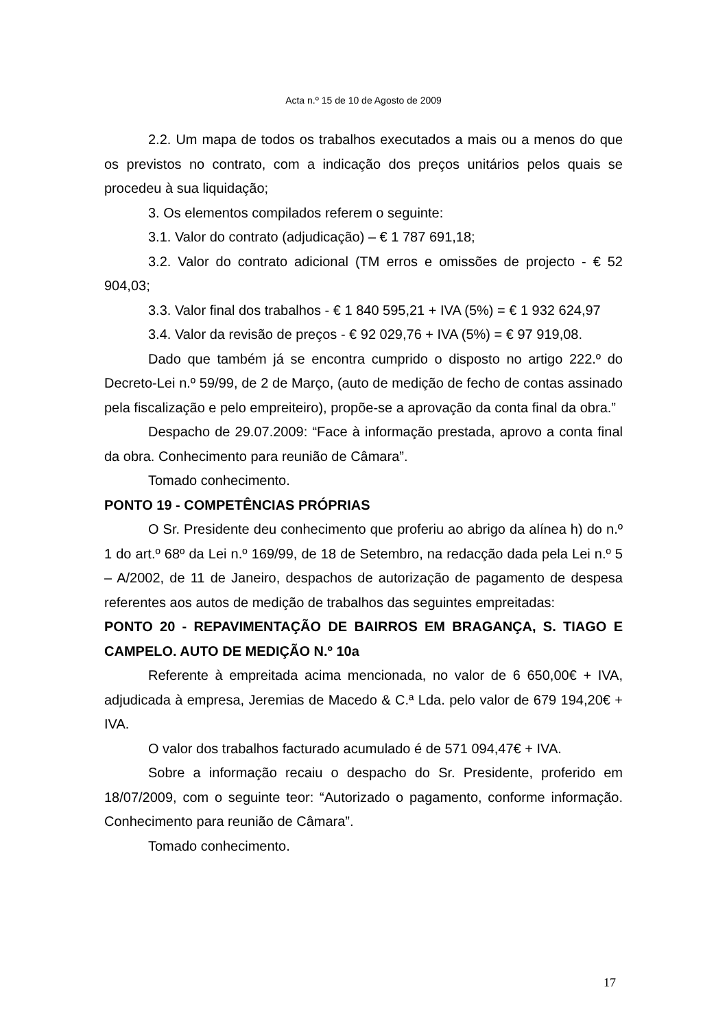Acta n.º 15 de 10 de Agosto de 2009
2.2. Um mapa de todos os trabalhos executados a mais ou a menos do que os previstos no contrato, com a indicação dos preços unitários pelos quais se procedeu à sua liquidação;
3. Os elementos compilados referem o seguinte:
3.1. Valor do contrato (adjudicação) – € 1 787 691,18;
3.2. Valor do contrato adicional (TM erros e omissões de projecto - € 52 904,03;
3.3. Valor final dos trabalhos - € 1 840 595,21 + IVA (5%) = € 1 932 624,97
3.4. Valor da revisão de preços - € 92 029,76 + IVA (5%) = € 97 919,08.
Dado que também já se encontra cumprido o disposto no artigo 222.º do Decreto-Lei n.º 59/99, de 2 de Março, (auto de medição de fecho de contas assinado pela fiscalização e pelo empreiteiro), propõe-se a aprovação da conta final da obra.”
Despacho de 29.07.2009: “Face à informação prestada, aprovo a conta final da obra. Conhecimento para reunião de Câmara”.
Tomado conhecimento.
PONTO 19 - COMPETÊNCIAS PRÓPRIAS
O Sr. Presidente deu conhecimento que proferiu ao abrigo da alínea h) do n.º 1 do art.º 68º da Lei n.º 169/99, de 18 de Setembro, na redacção dada pela Lei n.º 5 – A/2002, de 11 de Janeiro, despachos de autorização de pagamento de despesa referentes aos autos de medição de trabalhos das seguintes empreitadas:
PONTO 20 - REPAVIMENTAÇÃO DE BAIRROS EM BRAGANÇA, S. TIAGO E CAMPELO. AUTO DE MEDIÇÃO N.º 10a
Referente à empreitada acima mencionada, no valor de 6 650,00€ + IVA, adjudicada à empresa, Jeremias de Macedo & C.ª Lda. pelo valor de 679 194,20€ + IVA.
O valor dos trabalhos facturado acumulado é de 571 094,47€ + IVA.
Sobre a informação recaiu o despacho do Sr. Presidente, proferido em 18/07/2009, com o seguinte teor: “Autorizado o pagamento, conforme informação. Conhecimento para reunião de Câmara”.
Tomado conhecimento.
17